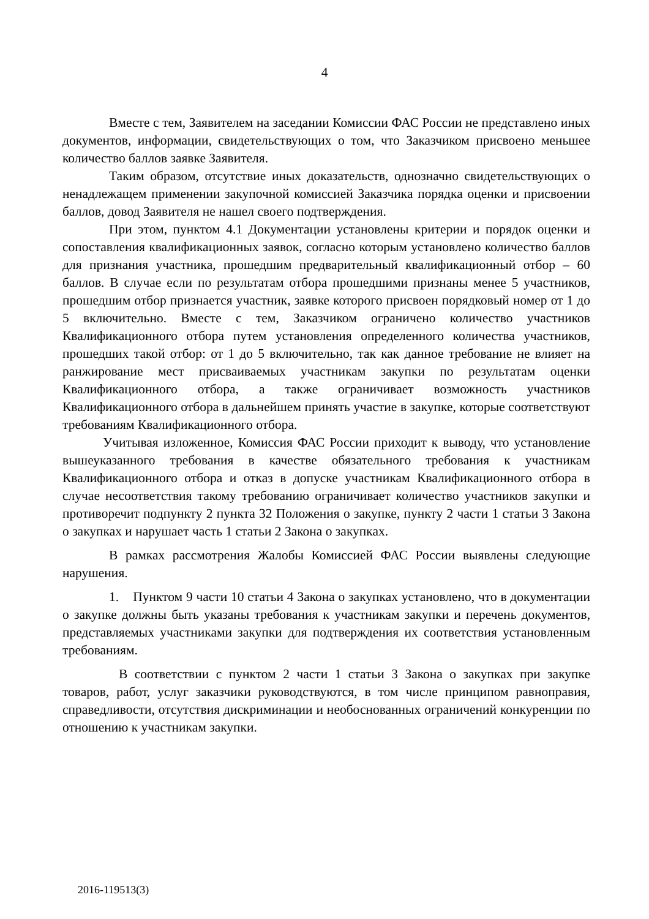4
Вместе с тем, Заявителем на заседании Комиссии ФАС России не представлено иных документов, информации, свидетельствующих о том, что Заказчиком присвоено меньшее количество баллов заявке Заявителя.
Таким образом, отсутствие иных доказательств, однозначно свидетельствующих о ненадлежащем применении закупочной комиссией Заказчика порядка оценки и присвоении баллов, довод Заявителя не нашел своего подтверждения.
При этом, пунктом 4.1 Документации установлены критерии и порядок оценки и сопоставления квалификационных заявок, согласно которым установлено количество баллов для признания участника, прошедшим предварительный квалификационный отбор – 60 баллов. В случае если по результатам отбора прошедшими признаны менее 5 участников, прошедшим отбор признается участник, заявке которого присвоен порядковый номер от 1 до 5 включительно. Вместе с тем, Заказчиком ограничено количество участников Квалификационного отбора путем установления определенного количества участников, прошедших такой отбор: от 1 до 5 включительно, так как данное требование не влияет на ранжирование мест присваиваемых участникам закупки по результатам оценки Квалификационного отбора, а также ограничивает возможность участников Квалификационного отбора в дальнейшем принять участие в закупке, которые соответствуют требованиям Квалификационного отбора.
Учитывая изложенное, Комиссия ФАС России приходит к выводу, что установление вышеуказанного требования в качестве обязательного требования к участникам Квалификационного отбора и отказ в допуске участникам Квалификационного отбора в случае несоответствия такому требованию ограничивает количество участников закупки и противоречит подпункту 2 пункта 32 Положения о закупке, пункту 2 части 1 статьи 3 Закона о закупках и нарушает часть 1 статьи 2 Закона о закупках.
В рамках рассмотрения Жалобы Комиссией ФАС России выявлены следующие нарушения.
1. Пунктом 9 части 10 статьи 4 Закона о закупках установлено, что в документации о закупке должны быть указаны требования к участникам закупки и перечень документов, представляемых участниками закупки для подтверждения их соответствия установленным требованиям.
В соответствии с пунктом 2 части 1 статьи 3 Закона о закупках при закупке товаров, работ, услуг заказчики руководствуются, в том числе принципом равноправия, справедливости, отсутствия дискриминации и необоснованных ограничений конкуренции по отношению к участникам закупки.
2016-119513(3)